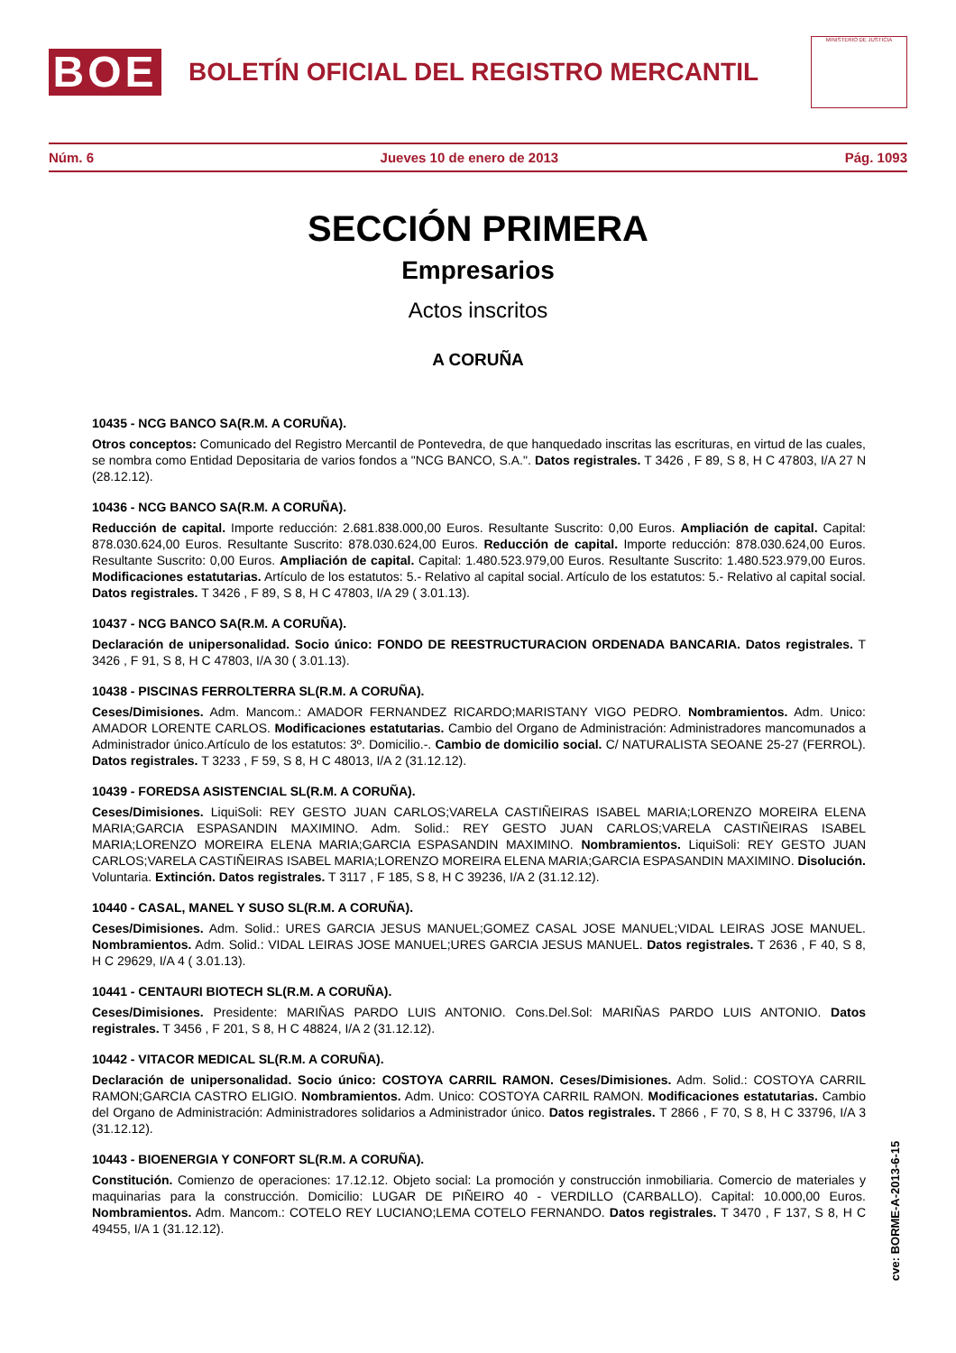BOE
BOLETÍN OFICIAL DEL REGISTRO MERCANTIL
MINISTERIO DE JUSTICIA
Núm. 6 Jueves 10 de enero de 2013 Pág. 1093
SECCIÓN PRIMERA
Empresarios
Actos inscritos
A CORUÑA
10435 - NCG BANCO SA(R.M. A CORUÑA).
Otros conceptos: Comunicado del Registro Mercantil de Pontevedra, de que hanquedado inscritas las escrituras, en virtud de las cuales, se nombra como Entidad Depositaria de varios fondos a "NCG BANCO, S.A.". Datos registrales. T 3426 , F 89, S 8, H C 47803, I/A 27 N (28.12.12).
10436 - NCG BANCO SA(R.M. A CORUÑA).
Reducción de capital. Importe reducción: 2.681.838.000,00 Euros. Resultante Suscrito: 0,00 Euros. Ampliación de capital. Capital: 878.030.624,00 Euros. Resultante Suscrito: 878.030.624,00 Euros. Reducción de capital. Importe reducción: 878.030.624,00 Euros. Resultante Suscrito: 0,00 Euros. Ampliación de capital. Capital: 1.480.523.979,00 Euros. Resultante Suscrito: 1.480.523.979,00 Euros. Modificaciones estatutarias. Artículo de los estatutos: 5.- Relativo al capital social. Artículo de los estatutos: 5.- Relativo al capital social. Datos registrales. T 3426 , F 89, S 8, H C 47803, I/A 29 ( 3.01.13).
10437 - NCG BANCO SA(R.M. A CORUÑA).
Declaración de unipersonalidad. Socio único: FONDO DE REESTRUCTURACION ORDENADA BANCARIA. Datos registrales. T 3426 , F 91, S 8, H C 47803, I/A 30 ( 3.01.13).
10438 - PISCINAS FERROLTERRA SL(R.M. A CORUÑA).
Ceses/Dimisiones. Adm. Mancom.: AMADOR FERNANDEZ RICARDO;MARISTANY VIGO PEDRO. Nombramientos. Adm. Unico: AMADOR LORENTE CARLOS. Modificaciones estatutarias. Cambio del Organo de Administración: Administradores mancomunados a Administrador único.Artículo de los estatutos: 3º. Domicilio.-. Cambio de domicilio social. C/ NATURALISTA SEOANE 25-27 (FERROL). Datos registrales. T 3233 , F 59, S 8, H C 48013, I/A 2 (31.12.12).
10439 - FOREDSA ASISTENCIAL SL(R.M. A CORUÑA).
Ceses/Dimisiones. LiquiSoli: REY GESTO JUAN CARLOS;VARELA CASTIÑEIRAS ISABEL MARIA;LORENZO MOREIRA ELENA MARIA;GARCIA ESPASANDIN MAXIMINO. Adm. Solid.: REY GESTO JUAN CARLOS;VARELA CASTIÑEIRAS ISABEL MARIA;LORENZO MOREIRA ELENA MARIA;GARCIA ESPASANDIN MAXIMINO. Nombramientos. LiquiSoli: REY GESTO JUAN CARLOS;VARELA CASTIÑEIRAS ISABEL MARIA;LORENZO MOREIRA ELENA MARIA;GARCIA ESPASANDIN MAXIMINO. Disolución. Voluntaria. Extinción. Datos registrales. T 3117 , F 185, S 8, H C 39236, I/A 2 (31.12.12).
10440 - CASAL, MANEL Y SUSO SL(R.M. A CORUÑA).
Ceses/Dimisiones. Adm. Solid.: URES GARCIA JESUS MANUEL;GOMEZ CASAL JOSE MANUEL;VIDAL LEIRAS JOSE MANUEL. Nombramientos. Adm. Solid.: VIDAL LEIRAS JOSE MANUEL;URES GARCIA JESUS MANUEL. Datos registrales. T 2636 , F 40, S 8, H C 29629, I/A 4 ( 3.01.13).
10441 - CENTAURI BIOTECH SL(R.M. A CORUÑA).
Ceses/Dimisiones. Presidente: MARIÑAS PARDO LUIS ANTONIO. Cons.Del.Sol: MARIÑAS PARDO LUIS ANTONIO. Datos registrales. T 3456 , F 201, S 8, H C 48824, I/A 2 (31.12.12).
10442 - VITACOR MEDICAL SL(R.M. A CORUÑA).
Declaración de unipersonalidad. Socio único: COSTOYA CARRIL RAMON. Ceses/Dimisiones. Adm. Solid.: COSTOYA CARRIL RAMON;GARCIA CASTRO ELIGIO. Nombramientos. Adm. Unico: COSTOYA CARRIL RAMON. Modificaciones estatutarias. Cambio del Organo de Administración: Administradores solidarios a Administrador único. Datos registrales. T 2866 , F 70, S 8, H C 33796, I/A 3 (31.12.12).
10443 - BIOENERGIA Y CONFORT SL(R.M. A CORUÑA).
Constitución. Comienzo de operaciones: 17.12.12. Objeto social: La promoción y construcción inmobiliaria. Comercio de materiales y maquinarias para la construcción. Domicilio: LUGAR DE PIÑEIRO 40 - VERDILLO (CARBALLO). Capital: 10.000,00 Euros. Nombramientos. Adm. Mancom.: COTELO REY LUCIANO;LEMA COTELO FERNANDO. Datos registrales. T 3470 , F 137, S 8, H C 49455, I/A 1 (31.12.12).
cve: BORME-A-2013-6-15